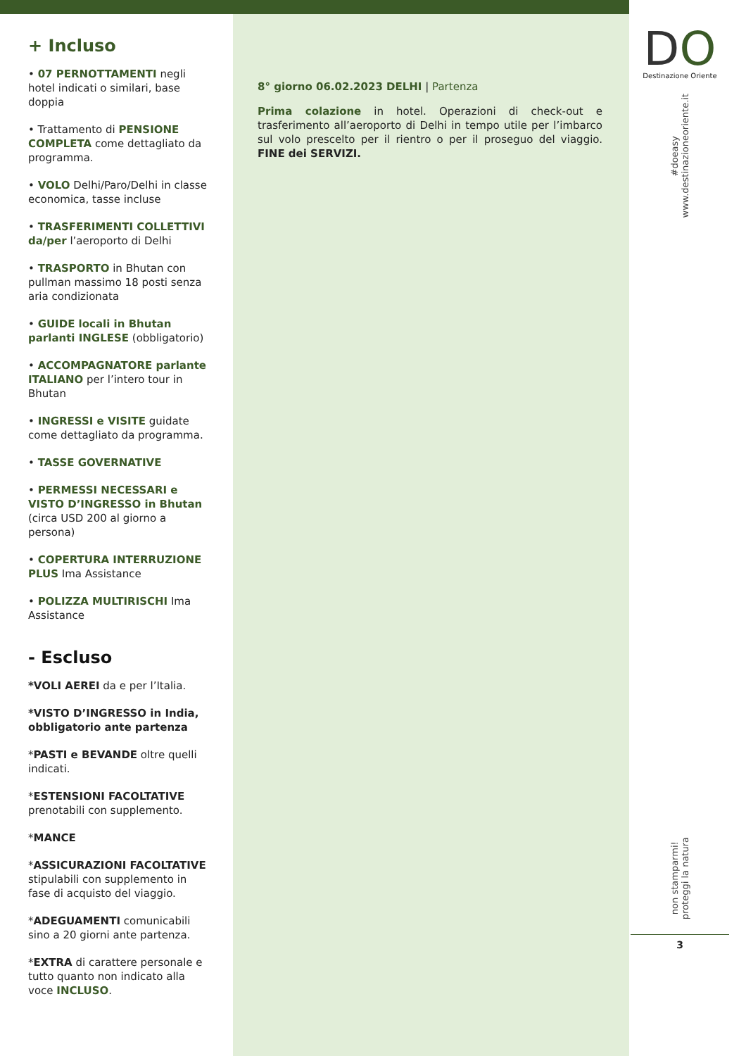+ Incluso
• 07 PERNOTTAMENTI negli hotel indicati o similari, base doppia
• Trattamento di PENSIONE COMPLETA come dettagliato da programma.
• VOLO Delhi/Paro/Delhi in classe economica, tasse incluse
• TRASFERIMENTI COLLETTIVI da/per l’aeroporto di Delhi
• TRASPORTO in Bhutan con pullman massimo 18 posti senza aria condizionata
• GUIDE locali in Bhutan parlanti INGLESE (obbligatorio)
• ACCOMPAGNATORE parlante ITALIANO per l’intero tour in Bhutan
• INGRESSI e VISITE guidate come dettagliato da programma.
• TASSE GOVERNATIVE
• PERMESSI NECESSARI e VISTO D’INGRESSO in Bhutan (circa USD 200 al giorno a persona)
• COPERTURA INTERRUZIONE PLUS Ima Assistance
• POLIZZA MULTIRISCHI Ima Assistance
- Escluso
*VOLI AEREI da e per l’Italia.
*VISTO D’INGRESSO in India, obbligatorio ante partenza
*PASTI e BEVANDE oltre quelli indicati.
*ESTENSIONI FACOLTATIVE prenotabili con supplemento.
*MANCE
*ASSICURAZIONI FACOLTATIVE stipulabili con supplemento in fase di acquisto del viaggio.
*ADEGUAMENTI comunicabili sino a 20 giorni ante partenza.
*EXTRA di carattere personale e tutto quanto non indicato alla voce INCLUSO.
8° giorno 06.02.2023 DELHI | Partenza
Prima colazione in hotel. Operazioni di check-out e trasferimento all’aeroporto di Delhi in tempo utile per l’imbarco sul volo prescelto per il rientro o per il proseguo del viaggio. FINE dei SERVIZI.
DO
Destinazione Oriente
#doeasy
www.destinazioneoriente.it
non stamparmi!
proteggi la natura
3